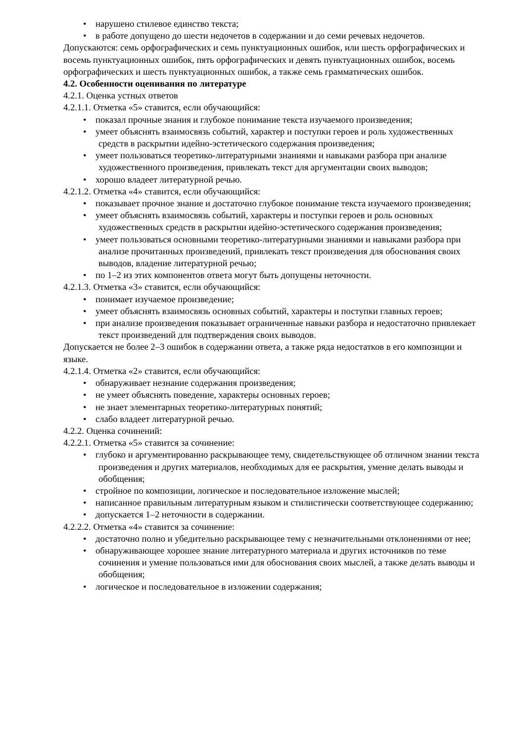• нарушено стилевое единство текста;
• в работе допущено до шести недочетов в содержании и до семи речевых недочетов.
Допускаются: семь орфографических и семь пунктуационных ошибок, или шесть орфографических и восемь пунктуационных ошибок, пять орфографических и девять пунктуационных ошибок, восемь орфографических и шесть пунктуационных ошибок, а также семь грамматических ошибок.
4.2. Особенности оценивания по литературе
4.2.1. Оценка устных ответов
4.2.1.1. Отметка «5» ставится, если обучающийся:
• показал прочные знания и глубокое понимание текста изучаемого произведения;
• умеет объяснять взаимосвязь событий, характер и поступки героев и роль художественных средств в раскрытии идейно-эстетического содержания произведения;
• умеет пользоваться теоретико-литературными знаниями и навыками разбора при анализе художественного произведения, привлекать текст для аргументации своих выводов;
• хорошо владеет литературной речью.
4.2.1.2. Отметка «4» ставится, если обучающийся:
• показывает прочное знание и достаточно глубокое понимание текста изучаемого произведения;
• умеет объяснять взаимосвязь событий, характеры и поступки героев и роль основных художественных средств в раскрытии идейно-эстетического содержания произведения;
• умеет пользоваться основными теоретико-литературными знаниями и навыками разбора при анализе прочитанных произведений, привлекать текст произведения для обоснования своих выводов, владение литературной речью;
• по 1–2 из этих компонентов ответа могут быть допущены неточности.
4.2.1.3. Отметка «3» ставится, если обучающийся:
• понимает изучаемое произведение;
• умеет объяснять взаимосвязь основных событий, характеры и поступки главных героев;
• при анализе произведения показывает ограниченные навыки разбора и недостаточно привлекает текст произведений для подтверждения своих выводов.
Допускается не более 2–3 ошибок в содержании ответа, а также ряда недостатков в его композиции и языке.
4.2.1.4. Отметка «2» ставится, если обучающийся:
• обнаруживает незнание содержания произведения;
• не умеет объяснять поведение, характеры основных героев;
• не знает элементарных теоретико-литературных понятий;
• слабо владеет литературной речью.
4.2.2. Оценка сочинений:
4.2.2.1. Отметка «5» ставится за сочинение:
• глубоко и аргументированно раскрывающее тему, свидетельствующее об отличном знании текста произведения и других материалов, необходимых для ее раскрытия, умение делать выводы и обобщения;
• стройное по композиции, логическое и последовательное изложение мыслей;
• написанное правильным литературным языком и стилистически соответствующее содержанию;
• допускается 1–2 неточности в содержании.
4.2.2.2. Отметка «4» ставится за сочинение:
• достаточно полно и убедительно раскрывающее тему с незначительными отклонениями от нее;
• обнаруживающее хорошее знание литературного материала и других источников по теме сочинения и умение пользоваться ими для обоснования своих мыслей, а также делать выводы и обобщения;
• логическое и последовательное в изложении содержания;